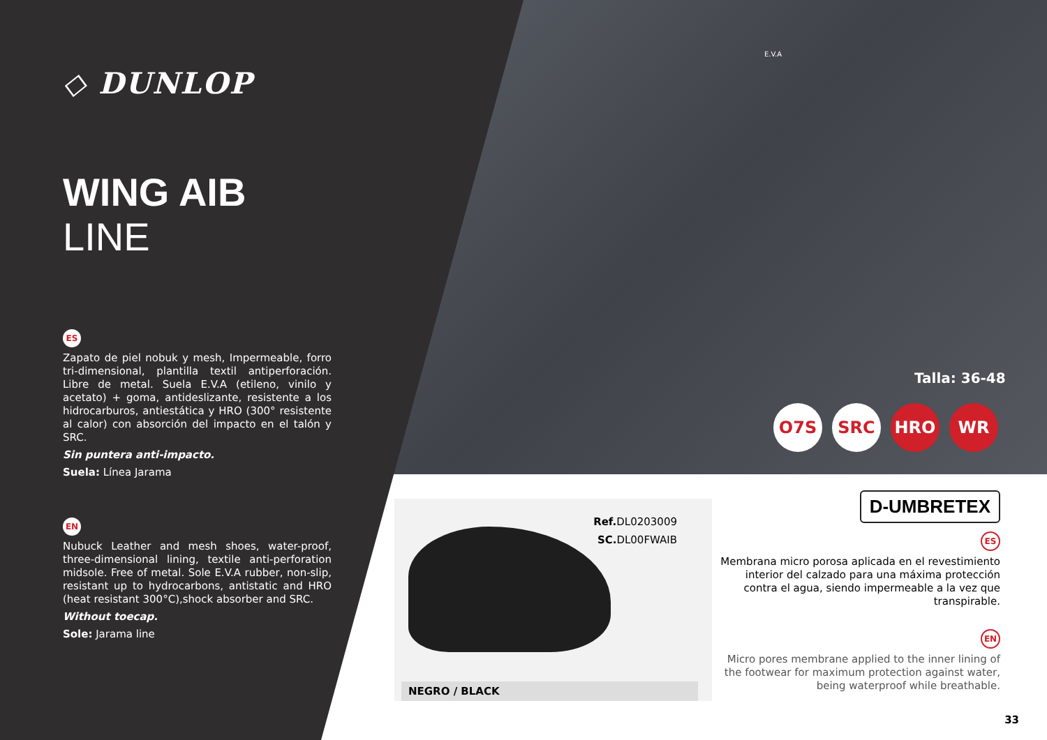◇ DUNLOP
WING AIB
LINE
ES
Zapato de piel nobuk y mesh, Impermeable, forro tri-dimensional, plantilla textil antiperforación. Libre de metal. Suela E.V.A (etileno, vinilo y acetato) + goma, antideslizante, resistente a los hidrocarburos, antiestática y HRO (300° resistente al calor) con absorción del impacto en el talón y SRC.
Sin puntera anti-impacto.
Suela: Línea Jarama
EN
Nubuck Leather and mesh shoes, water-proof, three-dimensional lining, textile anti-perforation midsole. Free of metal. Sole E.V.A rubber, non-slip, resistant up to hydrocarbons, antistatic and HRO (heat resistant 300°C),shock absorber and SRC.
Without toecap.
Sole: Jarama line
E.V.A
Talla: 36-48
O7S SRC HRO WR
Ref. DL0203009
SC. DL00FWAIB
NEGRO / BLACK
D-UMBRETEX
ES
Membrana micro porosa aplicada en el revestimiento interior del calzado para una máxima protección contra el agua, siendo impermeable a la vez que transpirable.
EN
Micro pores membrane applied to the inner lining of the footwear for maximum protection against water, being waterproof while breathable.
33